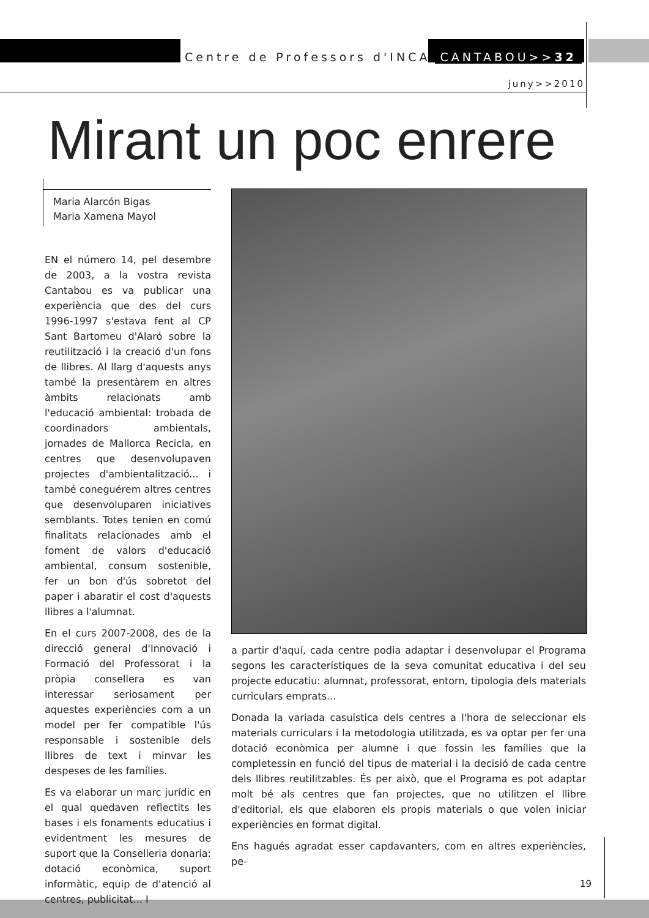Centre de Professors d'INCA CANTABOU>>32
juny>>2010
Mirant un poc enrere
Maria Alarcón Bigas
Maria Xamena Mayol
EN el número 14, pel desembre de 2003, a la vostra revista Cantabou es va publicar una experiència que des del curs 1996-1997 s'estava fent al CP Sant Bartomeu d'Alaró sobre la reutilització i la creació d'un fons de llibres. Al llarg d'aquests anys també la presentàrem en altres àmbits relacionats amb l'educació ambiental: trobada de coordinadors ambientals, jornades de Mallorca Recicla, en centres que desenvolupaven projectes d'ambientalització... i també coneguérem altres centres que desenvoluparen iniciatives semblants. Totes tenien en comú finalitats relacionades amb el foment de valors d'educació ambiental, consum sostenible, fer un bon d'ús sobretot del paper i abaratir el cost d'aquests llibres a l'alumnat.
En el curs 2007-2008, des de la direcció general d'Innovació i Formació del Professorat i la pròpia consellera es van interessar seriosament per aquestes experiències com a un model per fer compatible l'ús responsable i sostenible dels llibres de text i minvar les despeses de les famílies.
Es va elaborar un marc jurídic en el qual quedaven reflectits les bases i els fonaments educatius i evidentment les mesures de suport que la Conselleria donaria: dotació econòmica, suport informàtic, equip de d'atenció al centres, publicitat... I
a partir d'aquí, cada centre podia adaptar i desenvolupar el Programa segons les característiques de la seva comunitat educativa i del seu projecte educatiu: alumnat, professorat, entorn, tipologia dels materials curriculars emprats...
Donada la variada casuística dels centres a l'hora de seleccionar els materials curriculars i la metodologia utilitzada, es va optar per fer una dotació econòmica per alumne i que fossin les famílies que la completessin en funció del tipus de material i la decisió de cada centre dels llibres reutilitzables. És per això, que el Programa es pot adaptar molt bé als centres que fan projectes, que no utilitzen el llibre d'editorial, els que elaboren els propis materials o que volen iniciar experiències en format digital.
Ens hagués agradat esser capdavanters, com en altres experiències, pe-
19